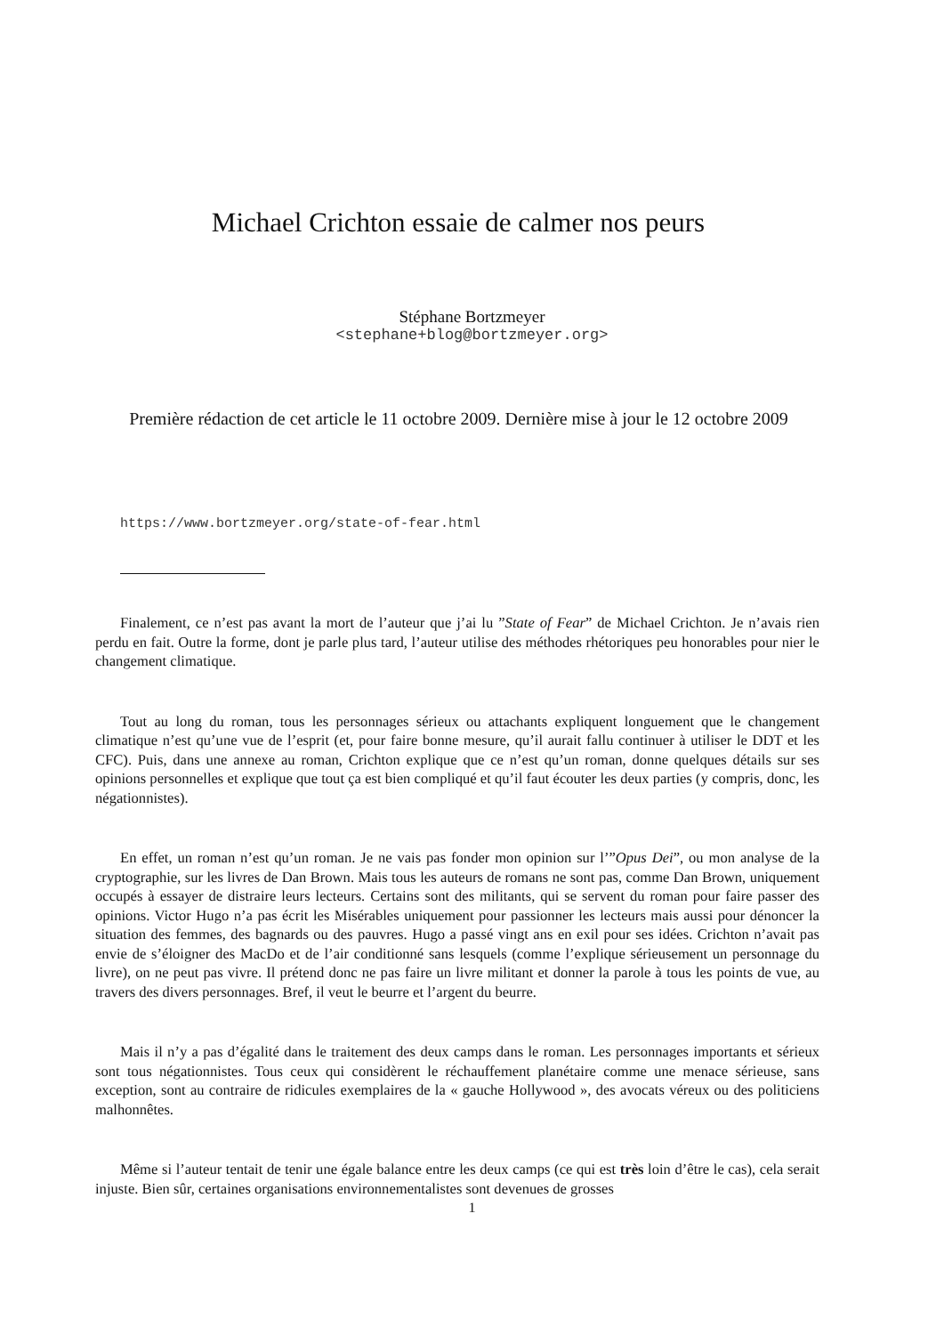Michael Crichton essaie de calmer nos peurs
Stéphane Bortzmeyer
<stephane+blog@bortzmeyer.org>
Première rédaction de cet article le 11 octobre 2009. Dernière mise à jour le 12 octobre 2009
https://www.bortzmeyer.org/state-of-fear.html
Finalement, ce n’est pas avant la mort de l’auteur que j’ai lu ”State of Fear” de Michael Crichton. Je n’avais rien perdu en fait. Outre la forme, dont je parle plus tard, l’auteur utilise des méthodes rhétoriques peu honorables pour nier le changement climatique.
Tout au long du roman, tous les personnages sérieux ou attachants expliquent longuement que le changement climatique n’est qu’une vue de l’esprit (et, pour faire bonne mesure, qu’il aurait fallu continuer à utiliser le DDT et les CFC). Puis, dans une annexe au roman, Crichton explique que ce n’est qu’un roman, donne quelques détails sur ses opinions personnelles et explique que tout ça est bien compliqué et qu’il faut écouter les deux parties (y compris, donc, les négationnistes).
En effet, un roman n’est qu’un roman. Je ne vais pas fonder mon opinion sur l’”Opus Dei”, ou mon analyse de la cryptographie, sur les livres de Dan Brown. Mais tous les auteurs de romans ne sont pas, comme Dan Brown, uniquement occupés à essayer de distraire leurs lecteurs. Certains sont des militants, qui se servent du roman pour faire passer des opinions. Victor Hugo n’a pas écrit les Misérables uniquement pour passionner les lecteurs mais aussi pour dénoncer la situation des femmes, des bagnards ou des pauvres. Hugo a passé vingt ans en exil pour ses idées. Crichton n’avait pas envie de s’éloigner des MacDo et de l’air conditionné sans lesquels (comme l’explique sérieusement un personnage du livre), on ne peut pas vivre. Il prétend donc ne pas faire un livre militant et donner la parole à tous les points de vue, au travers des divers personnages. Bref, il veut le beurre et l’argent du beurre.
Mais il n’y a pas d’égalité dans le traitement des deux camps dans le roman. Les personnages importants et sérieux sont tous négationnistes. Tous ceux qui considèrent le réchauffement planétaire comme une menace sérieuse, sans exception, sont au contraire de ridicules exemplaires de la « gauche Hollywood », des avocats véreux ou des politiciens malhonnêtes.
Même si l’auteur tentait de tenir une égale balance entre les deux camps (ce qui est très loin d’être le cas), cela serait injuste. Bien sûr, certaines organisations environnementalistes sont devenues de grosses
1